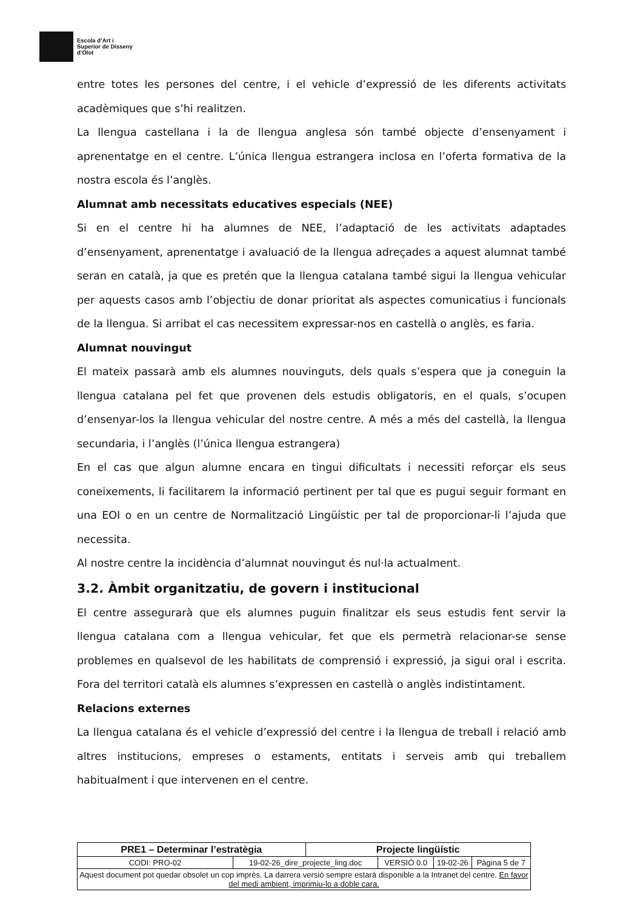Escola d’Art i
Superior de Disseny
d’Olot
entre totes les persones del centre, i el vehicle d’expressió de les diferents activitats acadèmiques que s’hi realitzen.
La llengua castellana i la de llengua anglesa són també objecte d’ensenyament i aprenentatge en el centre. L’única llengua estrangera inclosa en l’oferta formativa de la nostra escola és l’anglès.
Alumnat amb necessitats educatives especials (NEE)
Si en el centre hi ha alumnes de NEE, l’adaptació de les activitats adaptades d’ensenyament, aprenentatge i avaluació de la llengua adreçades a aquest alumnat també seran en català, ja que es pretén que la llengua catalana també sigui la llengua vehicular per aquests casos amb l’objectiu de donar prioritat als aspectes comunicatius i funcionals de la llengua. Si arribat el cas necessitem expressar-nos en castellà o anglès, es faria.
Alumnat nouvingut
El mateix passarà amb els alumnes nouvinguts, dels quals s’espera que ja coneguin la llengua catalana pel fet que provenen dels estudis obligatoris, en el quals, s’ocupen d’ensenyar-los la llengua vehicular del nostre centre. A més a més del castellà, la llengua secundaria, i l’anglès (l’única llengua estrangera)
En el cas que algun alumne encara en tingui dificultats i necessiti reforçar els seus coneixements, li facilitarem la informació pertinent per tal que es pugui seguir formant en una EOI o en un centre de Normalització Lingüístic per tal de proporcionar-li l’ajuda que necessita.
Al nostre centre la incidència d’alumnat nouvingut és nul·la actualment.
3.2. Àmbit organitzatiu, de govern i institucional
El centre assegurarà que els alumnes puguin finalitzar els seus estudis fent servir la llengua catalana com a llengua vehicular, fet que els permetrà relacionar-se sense problemes en qualsevol de les habilitats de comprensió i expressió, ja sigui oral i escrita. Fora del territori català els alumnes s’expressen en castellà o anglès indistintament.
Relacions externes
La llengua catalana és el vehicle d’expressió del centre i la llengua de treball i relació amb altres institucions, empreses o estaments, entitats i serveis amb qui treballem habitualment i que intervenen en el centre.
| PRE1 – Determinar l’estratègia | | Projecte lingüístic | | | |
| CODI: PRO-02 | 19-02-26_dire_projecte_ling.doc | | VERSIÓ 0.0 | 19-02-26 | Pàgina 5 de 7 |
| Aquest document pot quedar obsolet un cop imprès. La darrera versió sempre estarà disponible a la Intranet del centre. En favor del medi ambient, imprimiu-lo a doble cara. | | | | | |